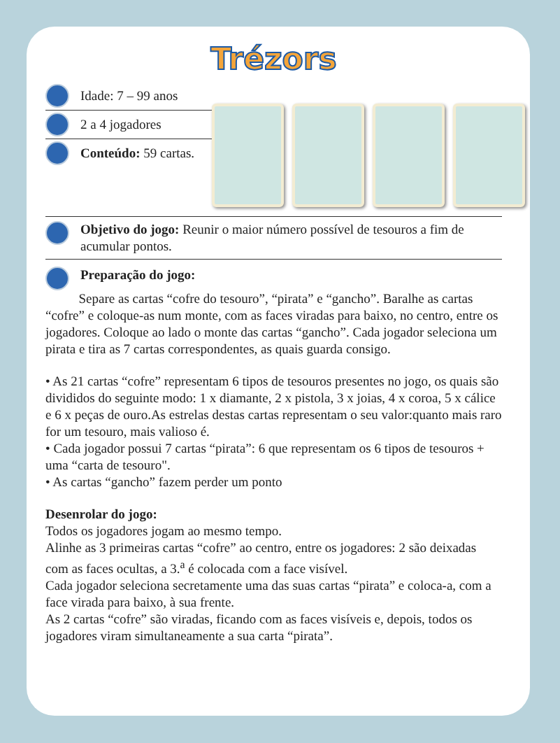Trézors
Idade: 7 – 99 anos
2 a 4 jogadores
Conteúdo: 59 cartas.
Objetivo do jogo: Reunir o maior número possível de tesouros a fim de acumular pontos.
Preparação do jogo:
Separe as cartas “cofre do tesouro”, “pirata” e “gancho”. Baralhe as cartas “cofre” e coloque-as num monte, com as faces viradas para baixo, no centro, entre os jogadores. Coloque ao lado o monte das cartas “gancho”. Cada jogador seleciona um pirata e tira as 7 cartas correspondentes, as quais guarda consigo.
• As 21 cartas “cofre” representam 6 tipos de tesouros presentes no jogo, os quais são divididos do seguinte modo: 1 x diamante, 2 x pistola, 3 x joias, 4 x coroa, 5 x cálice e 6 x peças de ouro.As estrelas destas cartas representam o seu valor:quanto mais raro for um tesouro, mais valioso é.
• Cada jogador possui 7 cartas “pirata”: 6 que representam os 6 tipos de tesouros + uma “carta de tesouro".
• As cartas “gancho” fazem perder um ponto
Desenrolar do jogo:
Todos os jogadores jogam ao mesmo tempo.
Alinhe as 3 primeiras cartas “cofre” ao centro, entre os jogadores: 2 são deixadas com as faces ocultas, a 3.<sup>a</sup> é colocada com a face visível.
Cada jogador seleciona secretamente uma das suas cartas “pirata” e coloca-a, com a face virada para baixo, à sua frente.
As 2 cartas “cofre” são viradas, ficando com as faces visíveis e, depois, todos os jogadores viram simultaneamente a sua carta “pirata”.